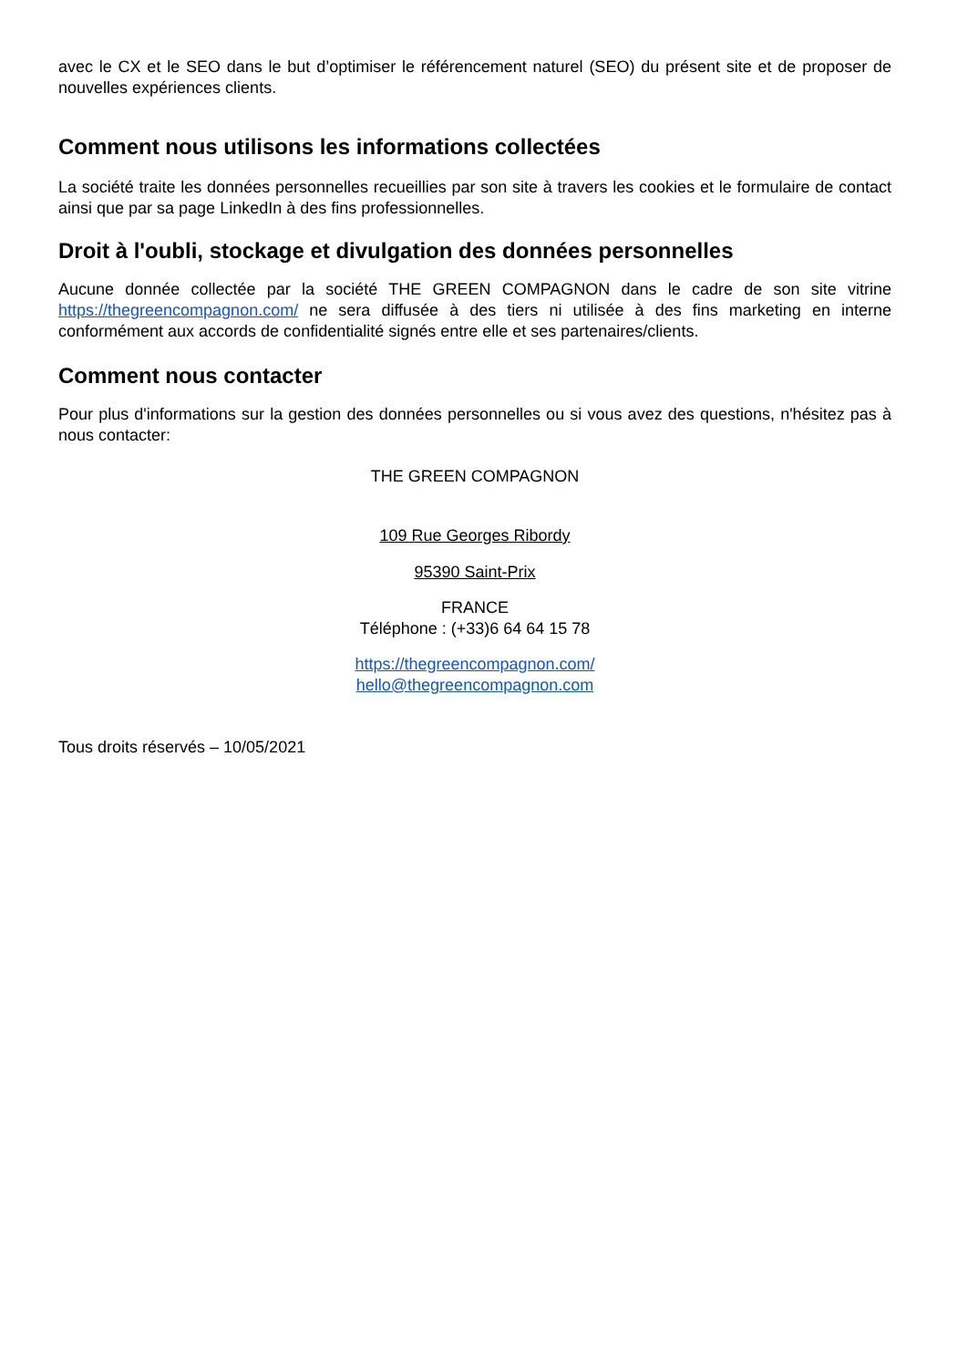avec le CX et le SEO dans le but d’optimiser le référencement naturel (SEO) du présent site et de proposer de nouvelles expériences clients.
Comment nous utilisons les informations collectées
La société traite les données personnelles recueillies par son site à travers les cookies et le formulaire de contact ainsi que par sa page LinkedIn à des fins professionnelles.
Droit à l'oubli, stockage et divulgation des données personnelles
Aucune donnée collectée par la société THE GREEN COMPAGNON dans le cadre de son site vitrine https://thegreencompagnon.com/ ne sera diffusée à des tiers ni utilisée à des fins marketing en interne conformément aux accords de confidentialité signés entre elle et ses partenaires/clients.
Comment nous contacter
Pour plus d'informations sur la gestion des données personnelles ou si vous avez des questions, n'hésitez pas à nous contacter:
THE GREEN COMPAGNON
109 Rue Georges Ribordy
95390 Saint-Prix
FRANCE
Téléphone : (+33)6 64 64 15 78
https://thegreencompagnon.com/
hello@thegreencompagnon.com
Tous droits réservés – 10/05/2021